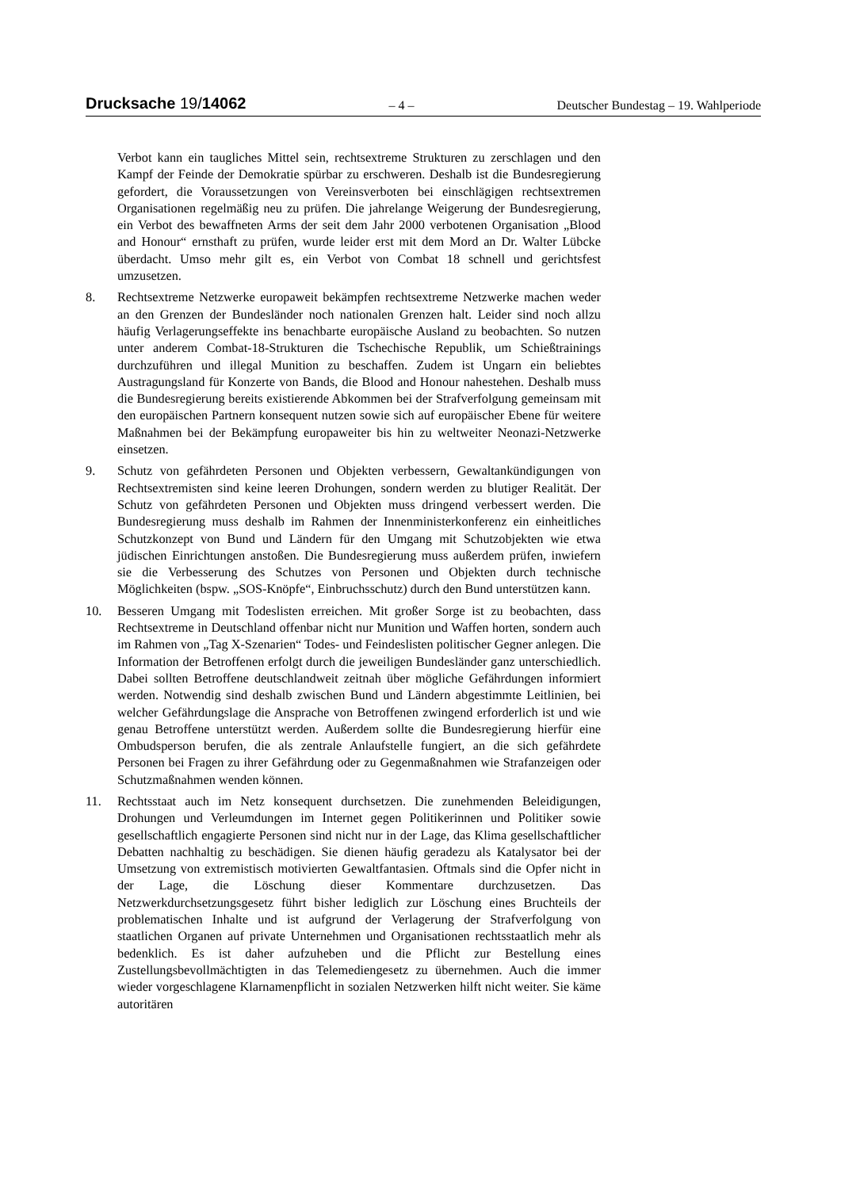Drucksache 19/14062 – 4 – Deutscher Bundestag – 19. Wahlperiode
Verbot kann ein taugliches Mittel sein, rechtsextreme Strukturen zu zerschlagen und den Kampf der Feinde der Demokratie spürbar zu erschweren. Deshalb ist die Bundesregierung gefordert, die Voraussetzungen von Vereinsverboten bei einschlägigen rechtsextremen Organisationen regelmäßig neu zu prüfen. Die jahrelange Weigerung der Bundesregierung, ein Verbot des bewaffneten Arms der seit dem Jahr 2000 verbotenen Organisation „Blood and Honour“ ernsthaft zu prüfen, wurde leider erst mit dem Mord an Dr. Walter Lübcke überdacht. Umso mehr gilt es, ein Verbot von Combat 18 schnell und gerichtsfest umzusetzen.
8. Rechtsextreme Netzwerke europaweit bekämpfen rechtsextreme Netzwerke machen weder an den Grenzen der Bundesländer noch nationalen Grenzen halt. Leider sind noch allzu häufig Verlagerungseffekte ins benachbarte europäische Ausland zu beobachten. So nutzen unter anderem Combat-18-Strukturen die Tschechische Republik, um Schießtrainings durchzuführen und illegal Munition zu beschaffen. Zudem ist Ungarn ein beliebtes Austragungsland für Konzerte von Bands, die Blood and Honour nahestehen. Deshalb muss die Bundesregierung bereits existierende Abkommen bei der Strafverfolgung gemeinsam mit den europäischen Partnern konsequent nutzen sowie sich auf europäischer Ebene für weitere Maßnahmen bei der Bekämpfung europaweiter bis hin zu weltweiter Neonazi-Netzwerke einsetzen.
9. Schutz von gefährdeten Personen und Objekten verbessern, Gewaltankündigungen von Rechtsextremisten sind keine leeren Drohungen, sondern werden zu blutiger Realität. Der Schutz von gefährdeten Personen und Objekten muss dringend verbessert werden. Die Bundesregierung muss deshalb im Rahmen der Innenministerkonferenz ein einheitliches Schutzkonzept von Bund und Ländern für den Umgang mit Schutzobjekten wie etwa jüdischen Einrichtungen anstoßen. Die Bundesregierung muss außerdem prüfen, inwiefern sie die Verbesserung des Schutzes von Personen und Objekten durch technische Möglichkeiten (bspw. „SOS-Knöpfe“, Einbruchsschutz) durch den Bund unterstützen kann.
10. Besseren Umgang mit Todeslisten erreichen. Mit großer Sorge ist zu beobachten, dass Rechtsextreme in Deutschland offenbar nicht nur Munition und Waffen horten, sondern auch im Rahmen von „Tag X-Szenarien“ Todes- und Feindeslisten politischer Gegner anlegen. Die Information der Betroffenen erfolgt durch die jeweiligen Bundesländer ganz unterschiedlich. Dabei sollten Betroffene deutschlandweit zeitnah über mögliche Gefährdungen informiert werden. Notwendig sind deshalb zwischen Bund und Ländern abgestimmte Leitlinien, bei welcher Gefährdungslage die Ansprache von Betroffenen zwingend erforderlich ist und wie genau Betroffene unterstützt werden. Außerdem sollte die Bundesregierung hierfür eine Ombudsperson berufen, die als zentrale Anlaufstelle fungiert, an die sich gefährdete Personen bei Fragen zu ihrer Gefährdung oder zu Gegenmaßnahmen wie Strafanzeigen oder Schutzmaßnahmen wenden können.
11. Rechtsstaat auch im Netz konsequent durchsetzen. Die zunehmenden Beleidigungen, Drohungen und Verleumdungen im Internet gegen Politikerinnen und Politiker sowie gesellschaftlich engagierte Personen sind nicht nur in der Lage, das Klima gesellschaftlicher Debatten nachhaltig zu beschädigen. Sie dienen häufig geradezu als Katalysator bei der Umsetzung von extremistisch motivierten Gewaltfantasien. Oftmals sind die Opfer nicht in der Lage, die Löschung dieser Kommentare durchzusetzen. Das Netzwerkdurchsetzungsgesetz führt bisher lediglich zur Löschung eines Bruchteils der problematischen Inhalte und ist aufgrund der Verlagerung der Strafverfolgung von staatlichen Organen auf private Unternehmen und Organisationen rechtsstaatlich mehr als bedenklich. Es ist daher aufzuheben und die Pflicht zur Bestellung eines Zustellungsbevollmächtigten in das Telemediengesetz zu übernehmen. Auch die immer wieder vorgeschlagene Klarnamenpflicht in sozialen Netzwerken hilft nicht weiter. Sie käme autoritären